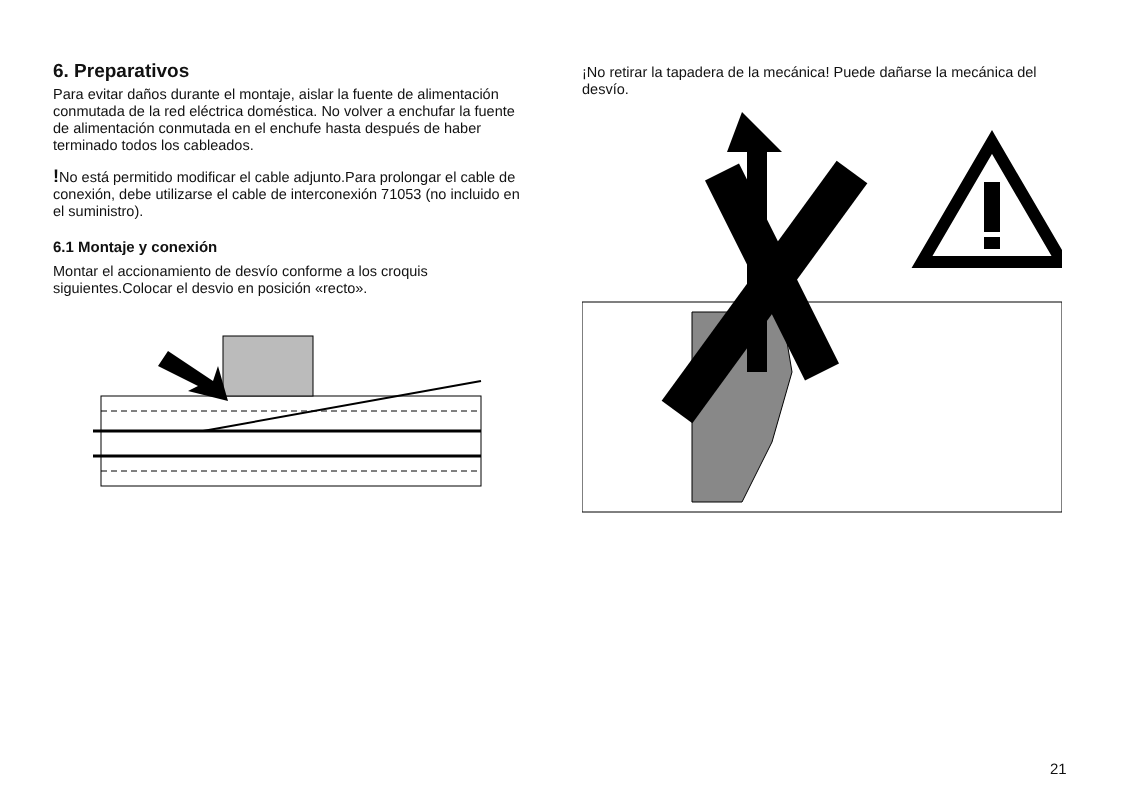6. Preparativos
Para evitar daños durante el montaje, aislar la fuente de alimentación conmutada de la red eléctrica doméstica. No volver a enchufar la fuente de alimentación conmutada en el enchufe hasta después de haber terminado todos los cableados.
!No está permitido modificar el cable adjunto.Para prolongar el cable de conexión, debe utilizarse el cable de interconexión 71053 (no incluido en el suministro).
6.1 Montaje y conexión
Montar el accionamiento de desvío conforme a los croquis siguientes.Colocar el desvio en posición «recto».
¡No retirar la tapadera de la mecánica! Puede dañarse la mecánica del desvío.
21